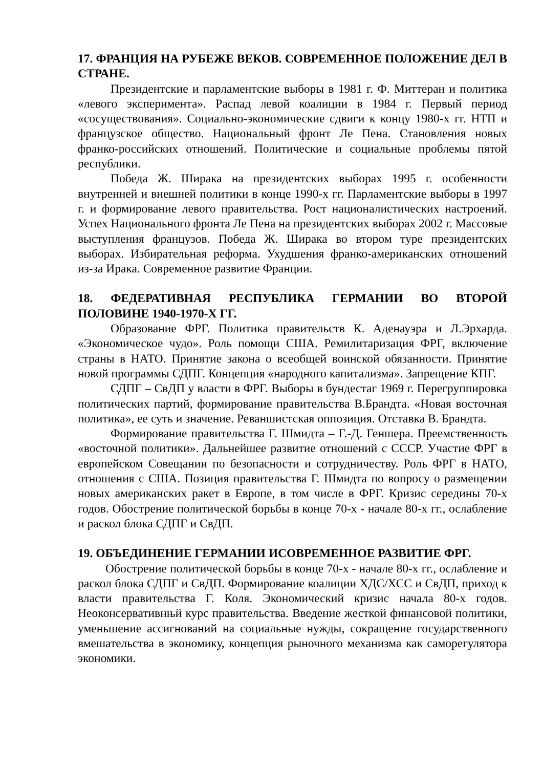17. ФРАНЦИЯ НА РУБЕЖЕ ВЕКОВ. СОВРЕМЕННОЕ ПОЛОЖЕНИЕ ДЕЛ В СТРАНЕ.
Президентские и парламентские выборы в 1981 г. Ф. Миттеран и политика «левого эксперимента». Распад левой коалиции в 1984 г. Первый период «сосуществования». Социально-экономические сдвиги к концу 1980-х гг. НТП и французское общество. Национальный фронт Ле Пена. Становления новых франко-российских отношений. Политические и социальные проблемы пятой республики.
Победа Ж. Ширака на президентских выборах 1995 г. особенности внутренней и внешней политики в конце 1990-х гг. Парламентские выборы в 1997 г. и формирование левого правительства. Рост националистических настроений. Успех Национального фронта Ле Пена на президентских выборах 2002 г. Массовые выступления французов. Победа Ж. Ширака во втором туре президентских выборах. Избирательная реформа. Ухудшения франко-американских отношений из-за Ирака. Современное развитие Франции.
18. ФЕДЕРАТИВНАЯ РЕСПУБЛИКА ГЕРМАНИИ ВО ВТОРОЙ ПОЛОВИНЕ 1940-1970-Х ГГ.
Образование ФРГ. Политика правительств К. Аденауэра и Л.Эрхарда. «Экономическое чудо». Роль помощи США. Ремилитаризация ФРГ, включение страны в НАТО. Принятие закона о всеобщей воинской обязанности. Принятие новой программы СДПГ. Концепция «народного капитализма». Запрещение КПГ.
СДПГ – СвДП у власти в ФРГ. Выборы в бундестаг 1969 г. Перегруппировка политических партий, формирование правительства В.Брандта. «Новая восточная политика», ее суть и значение. Реваншистская оппозиция. Отставка В. Брандта.
Формирование правительства Г. Шмидта – Г.-Д. Геншера. Преемственность «восточной политики». Дальнейшее развитие отношений с СССР. Участие ФРГ в европейском Совещании по безопасности и сотрудничеству. Роль ФРГ в НАТО, отношения с США. Позиция правительства Г. Шмидта по вопросу о размещении новых американских ракет в Европе, в том числе в ФРГ. Кризис середины 70-х годов. Обострение политической борьбы в конце 70-х - начале 80-х гг., ослабление и раскол блока СДПГ и СвДП.
19. ОБЪЕДИНЕНИЕ ГЕРМАНИИ ИСОВРЕМЕННОЕ РАЗВИТИЕ ФРГ.
Обострение политической борьбы в конце 70-х - начале 80-х гг., ослабление и раскол блока СДПГ и СвДП. Формирование коалиции ХДС/ХСС и СвДП, приход к власти правительства Г. Коля. Экономический кризис начала 80-х годов. Неоконсервативнњй курс правительства. Введение жесткой финансовой политики, уменьшение ассигнований на социальные нужды, сокращение государственного вмешательства в экономику, концепция рыночного механизма как саморегулятора экономики.